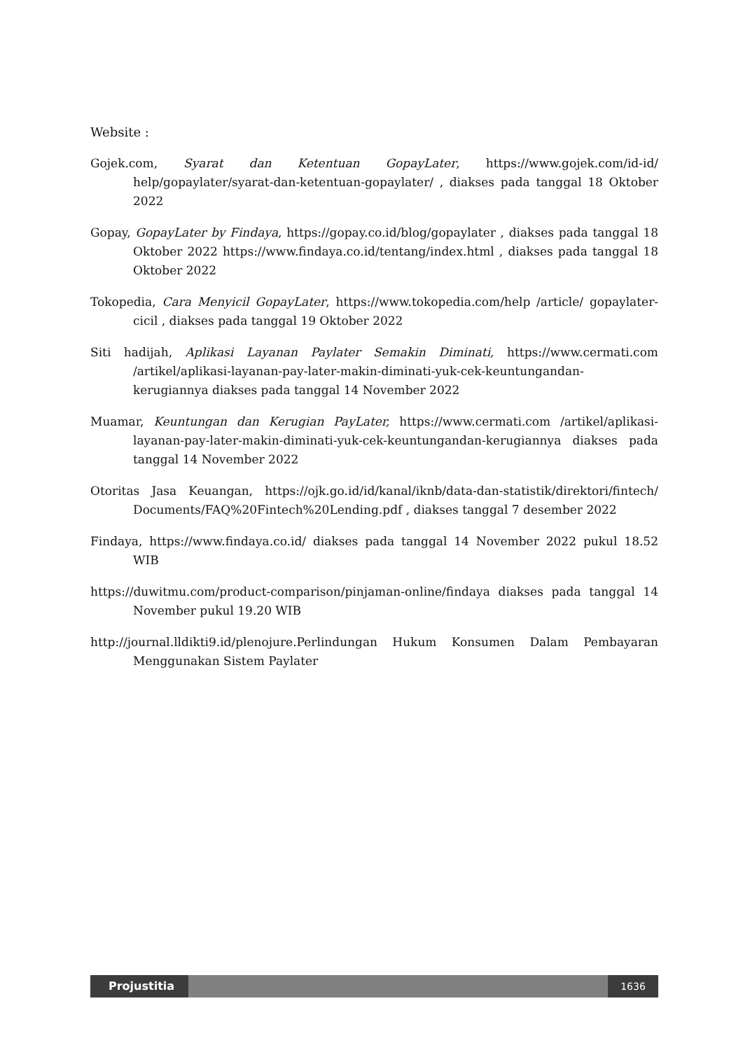Website :
Gojek.com, Syarat dan Ketentuan GopayLater, https://www.gojek.com/id-id/ help/gopaylater/syarat-dan-ketentuan-gopaylater/ , diakses pada tanggal 18 Oktober 2022
Gopay, GopayLater by Findaya, https://gopay.co.id/blog/gopaylater , diakses pada tanggal 18 Oktober 2022 https://www.findaya.co.id/tentang/index.html , diakses pada tanggal 18 Oktober 2022
Tokopedia, Cara Menyicil GopayLater, https://www.tokopedia.com/help /article/ gopaylater-cicil , diakses pada tanggal 19 Oktober 2022
Siti hadijah, Aplikasi Layanan Paylater Semakin Diminati, https://www.cermati.com /artikel/aplikasi-layanan-pay-later-makin-diminati-yuk-cek-keuntungandan-kerugiannya diakses pada tanggal 14 November 2022
Muamar, Keuntungan dan Kerugian PayLater, https://www.cermati.com /artikel/aplikasi-layanan-pay-later-makin-diminati-yuk-cek-keuntungandan-kerugiannya diakses pada tanggal 14 November 2022
Otoritas Jasa Keuangan, https://ojk.go.id/id/kanal/iknb/data-dan-statistik/direktori/fintech/ Documents/FAQ%20Fintech%20Lending.pdf , diakses tanggal 7 desember 2022
Findaya, https://www.findaya.co.id/ diakses pada tanggal 14 November 2022 pukul 18.52 WIB
https://duwitmu.com/product-comparison/pinjaman-online/findaya diakses pada tanggal 14 November pukul 19.20 WIB
http://journal.lldikti9.id/plenojure.Perlindungan Hukum Konsumen Dalam Pembayaran Menggunakan Sistem Paylater
Projustitia 1636